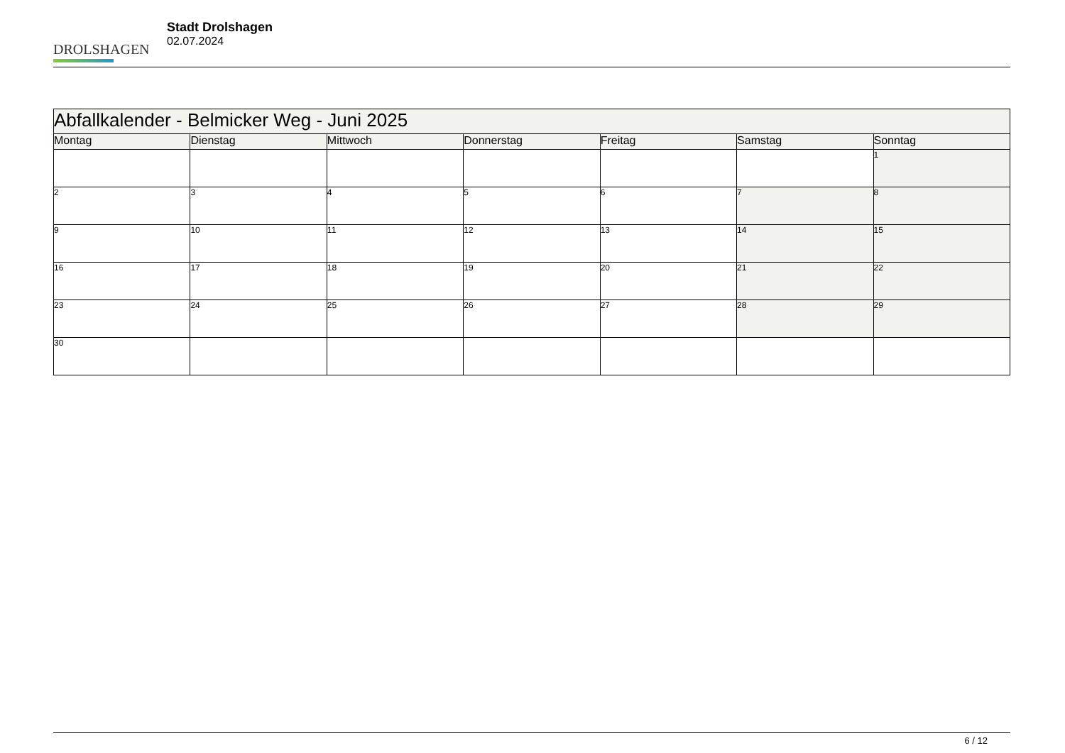DROLSHAGEN
Stadt Drolshagen
02.07.2024
| Abfallkalender - Belmicker Weg - Juni 2025 | | | | | | |
| --- | --- | --- | --- | --- | --- | --- |
| Montag | Dienstag | Mittwoch | Donnerstag | Freitag | Samstag | Sonntag |
| | | | | | | 1 |
| 2 | 3 | 4 | 5 | 6 | 7 | 8 |
| 9 | 10 | 11 | 12 | 13 | 14 | 15 |
| 16 | 17 | 18 | 19 | 20 | 21 | 22 |
| 23 | 24 | 25 | 26 | 27 | 28 | 29 |
| 30 | | | | | | |
6 / 12